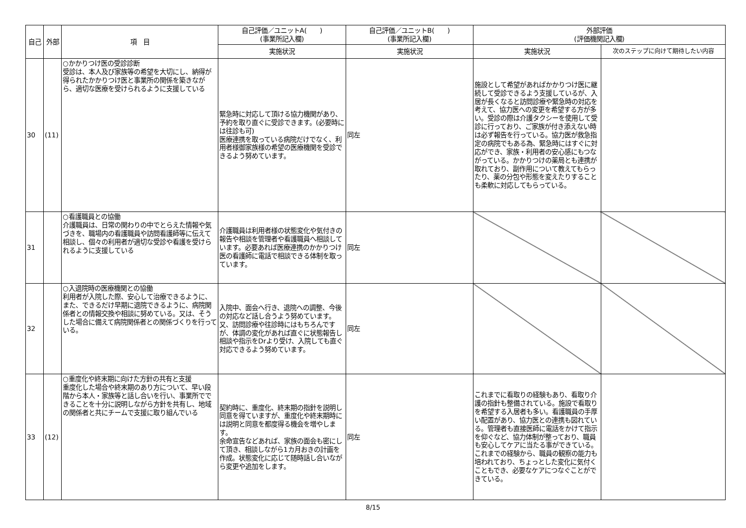| 自己 | 外部 | 項 目 | 自己評価／ユニットA( ) (事業所記入欄) | 自己評価／ユニットB( ) (事業所記入欄) | 外部評価 (評価機関記入欄) | |
| --- | --- | --- | --- | --- | --- | --- |
| | | | 実施状況 | 実施状況 | 実施状況 | 次のステップに向けて期待したい内容 |
| 30 | (11) | ○かかりつけ医の受診診断 受診は、本人及び家族等の希望を大切にし、納得が得られたかかりつけ医と事業所の関係を築きながら、適切な医療を受けられるように支援している | 緊急時に対応して頂ける協力機関があり、予約を取り直ぐに受診できます。(必要時には往診も可) 医療連携を取っている病院だけでなく、利用者様御家族様の希望の医療機関を受診できるよう努めています。 | 同左 | 施設として希望があればかかりつけ医に継続して受診できるよう支援しているが、入居が長くなると訪問診療や緊急時の対応を考えて、協力医への変更を希望する方が多い。受診の際は介護タクシーを使用して受診に行っており、ご家族が付き添えない時は必ず報告を行っている。協力医が救急指定の病院でもある為、緊急時にはすぐに対応ができ、家族・利用者の安心感にもつながっている。かかりつけの薬局とも連携が取れており、副作用について教えてもらったり、薬の分包や形態を変えたりすることも柔軟に対応してもらっている。 | |
| 31 | | ○看護職員との協働 介護職員は、日常の関わりの中でとらえた情報や気づきを、職場内の看護職員や訪問看護師等に伝えて相談し、個々の利用者が適切な受診や看護を受けられるように支援している | 介護職員は利用者様の状態変化や気付きの報告や相談を管理者や看護職員へ相談しています。必要あれば医療連携のかかりつけ医の看護師に電話で相談できる体制を取っています。 | 同左 | | |
| 32 | | ○入退院時の医療機関との協働 利用者が入院した際、安心して治療できるように、また、できるだけ早期に退院できるように、病院関係者との情報交換や相談に努めている。又は、そうした場合に備えて病院関係者との関係づくりを行っている。 | 入院中、面会へ行き、退院への調整、今後の対応など話し合うよう努めています。 又、訪問診療や往診時にはもちろんですが、体調の変化があれば直ぐに状態報告し相談や指示をDrより受け、入院しても直ぐ対応できるよう努めています。 | 同左 | | |
| 33 | (12) | ○重度化や終末期に向けた方針の共有と支援 重度化した場合や終末期のあり方について、早い段階から本人・家族等と話し合いを行い、事業所でできることを十分に説明しながら方針を共有し、地域の関係者と共にチームで支援に取り組んでいる | 契約時に、重度化、終末期の指針を説明し同意を得ていますが、重度化や終末期時には説明と同意を都度得る機会を増やします。 余命宣告などあれば、家族の面会も密にして頂き、相談しながら1カ月おきの計画を作成。状態変化に応じて随時話し合いながら変更や追加をします。 | 同左 | これまでに看取りの経験もあり、看取り介護の指針も整備されている。施設で看取りを希望する入居者も多い。看護職員の手厚い配置があり、協力医との連携も図れている。管理者も直接医師に電話をかけて指示を仰ぐなど、協力体制が整っており、職員も安心してケアに当たる事ができている。これまでの経験から、職員の観察の能力も培われており、ちょっとした変化に気付くこともでき、必要なケアにつなぐことができている。 | |
8/15